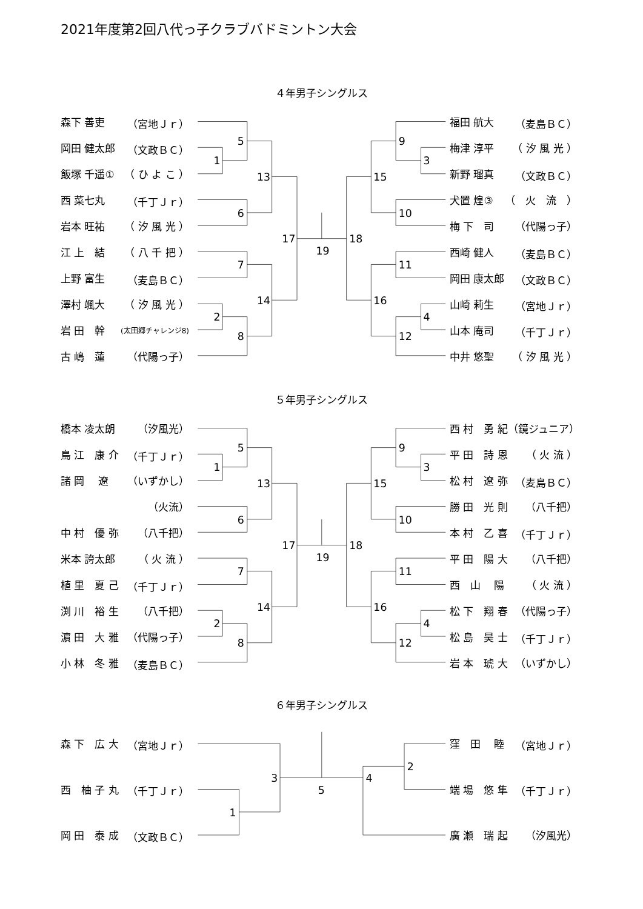2021年度第2回八代っ子クラブバドミントン大会
４年男子シングルス
森下 善吏 （宮地Ｊｒ）
岡田 健太郎 （文政ＢＣ）
飯塚 千遥① （ ひ よ こ ）
西 菜七丸 （千丁Ｊｒ）
岩本 旺祐 （ 汐 風 光 ）
江 上　結 （ 八 千 把 ）
上野 富生 （麦島ＢＣ）
澤村 颯大 （ 汐 風 光 ）
岩 田　幹 (太田郷チャレンジ8)
古 嶋　蓮 （代陽っ子）
5
1
13
6
7
14
2
8
17
19
18
9
3
15
10
11
16
4
12
福田 航大 （麦島ＢＣ）
梅津 淳平 （ 汐 風 光 ）
新野 瑠真 （文政ＢＣ）
犬置 煌③ （　火　流　）
梅 下　司 （代陽っ子）
西崎 健人 （麦島ＢＣ）
岡田 康太郎 （文政ＢＣ）
山崎 莉生 （宮地Ｊｒ）
山本 庵司 （千丁Ｊｒ）
中井 悠聖 （ 汐 風 光 ）
５年男子シングルス
橋本 凌太朗 （汐風光）
鳥 江　康 介 （千丁Ｊｒ）
諸 岡　 遼 （いずかし）
（火流）
中 村　優 弥 （八千把）
米本 誇太郎 （ 火 流 ）
植 里　夏 己 （千丁Ｊｒ）
渕 川　裕 生 （八千把）
濵 田　大 雅 （代陽っ子）
小 林　冬 雅 （麦島ＢＣ）
5
1
13
6
7
14
2
8
17
19
18
9
3
15
10
11
16
4
12
西 村　勇 紀 （鏡ジュニア）
平 田　詩 恩 （ 火 流 ）
松 村　遼 弥 （麦島ＢＣ）
勝 田　光 則 （八千把）
本 村　乙 喜 （千丁Ｊｒ）
平 田　陽 大 （八千把）
西　山　 陽 （ 火 流 ）
松 下　翔 春 （代陽っ子）
松 島　昊 士 （千丁Ｊｒ）
岩 本　琥 大 （いずかし）
６年男子シングルス
森 下　広 大 （宮地Ｊｒ）
西　柚 子 丸 （千丁Ｊｒ）
岡 田　泰 成 （文政ＢＣ）
3
1
5
4
2
窪　田　 睦 （宮地Ｊｒ）
端 場　悠 隼 （千丁Ｊｒ）
廣 瀬　瑞 起 （汐風光）